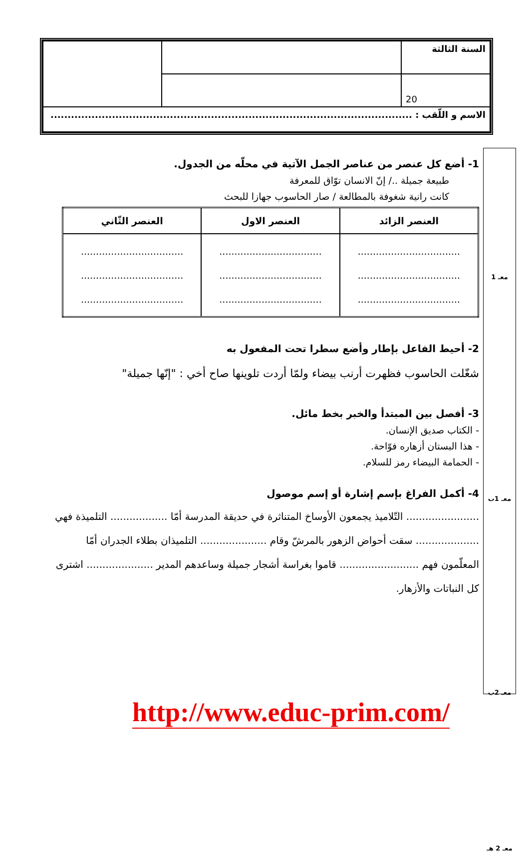| السنة الثالثة | | |
| 20 | | |
| الاسم و اللّقب : .......................................................................................................... | | |
1- أضع كل عنصر من عناصر الجمل الآتية في محلّه من الجدول.
طبيعة جميلة ../ إنّ الانسان توّاق للمعرفة
كانت رانية شغوفة بالمطالعة / صار الحاسوب جهازا للبحث
| العنصر الزائد | العنصر الاول | العنصر الثّاني |
| --- | --- | --- |
| .................................. .................................. .................................. | .................................. .................................. .................................. | .................................. .................................. .................................. |
2- أحيط الفاعل بإطار وأضع سطرا تحت المفعول به
شغّلت الحاسوب فظهرت أرنب بيضاء ولمّا أردت تلوينها صاح أخي : "إنّها جميلة"
3- أفصل بين المبتدأ والخبر بخط مائل.
- الكتاب صديق الإنسان.
- هذا البستان أزهاره فوّاحة.
- الحمامة البيضاء رمز للسلام.
4- أكمل الفراغ بإسم إشارة أو إسم موصول
....................... التّلاميذ يجمعون الأوساخ المتناثرة في حديقة المدرسة أمّا .................. التلميذة فهي .................... سقت أحواض الزهور بالمرشّ وقام ..................... التلميذان بطلاء الجدران أمّا المعلّمون فهم ......................... قاموا بغراسة أشجار جميلة وساعدهم المدير ..................... اشترى كل النباتات والأزهار.
معـ 1
معـ 1ب
معـ 2ب
معـ 2 هـ
http://www.educ-prim.com/